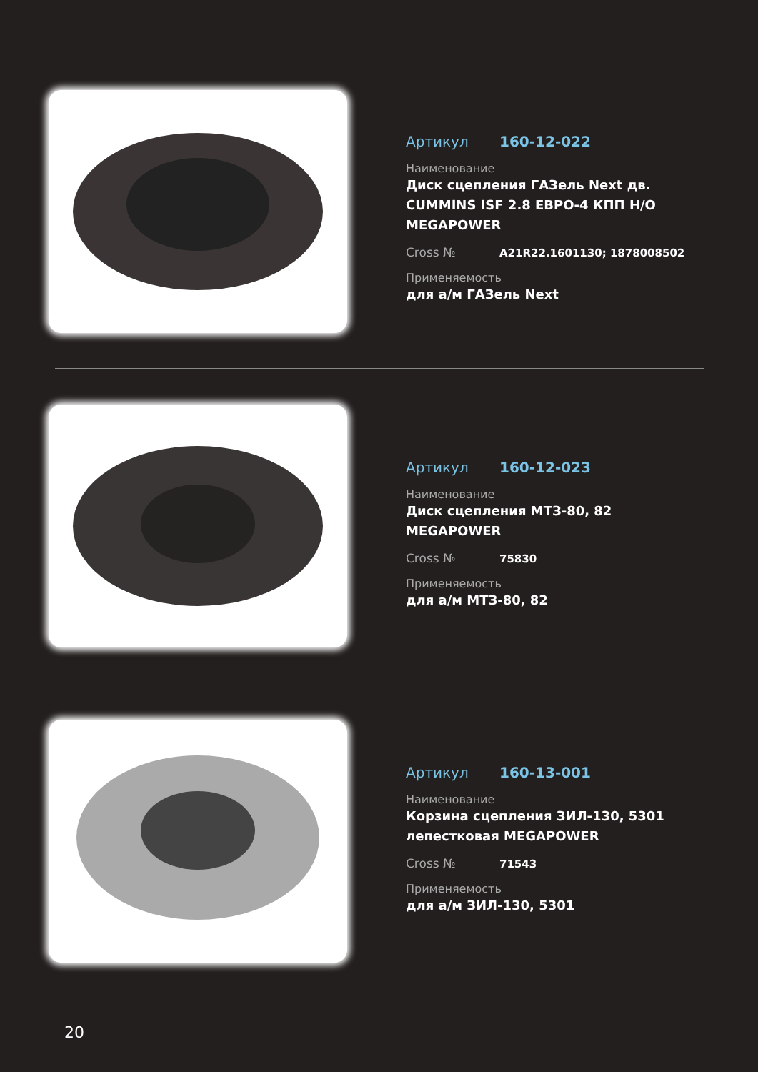Артикул 160-12-022
Наименование
Диск сцепления ГАЗель Next дв. CUMMINS ISF 2.8 ЕВРО-4 КПП Н/О MEGAPOWER
Cross № A21R22.1601130; 1878008502
Применяемость
для а/м ГАЗель Next
Артикул 160-12-023
Наименование
Диск сцепления МТЗ-80, 82 MEGAPOWER
Cross № 75830
Применяемость
для а/м МТЗ-80, 82
Артикул 160-13-001
Наименование
Корзина сцепления ЗИЛ-130, 5301 лепестковая MEGAPOWER
Cross № 71543
Применяемость
для а/м ЗИЛ-130, 5301
20